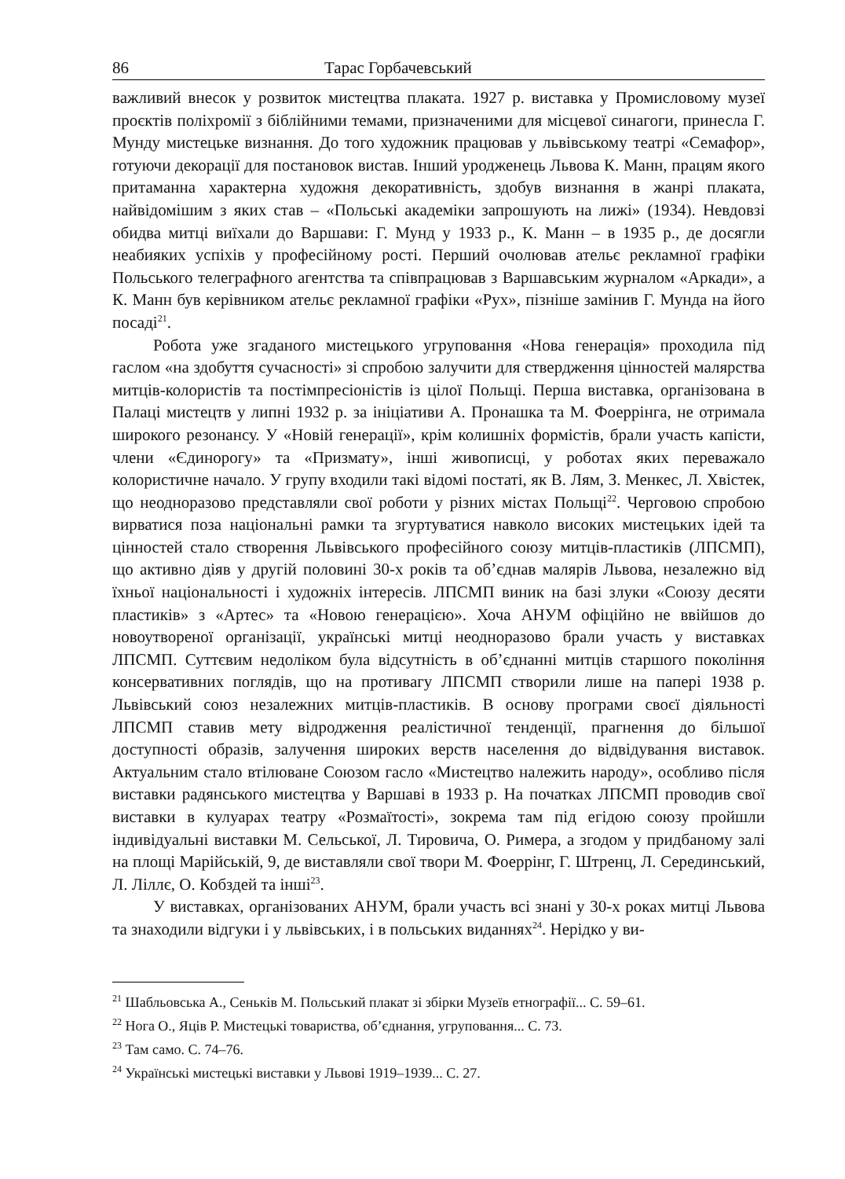86 Тарас Горбачевський
важливий внесок у розвиток мистецтва плаката. 1927 р. виставка у Промисловому музеї проєктів поліхромії з біблійними темами, призначеними для місцевої синагоги, принесла Г. Мунду мистецьке визнання. До того художник працював у львівському театрі «Семафор», готуючи декорації для постановок вистав. Інший уродженець Львова К. Манн, працям якого притаманна характерна художня декоративність, здобув визнання в жанрі плаката, найвідомішим з яких став – «Польські академіки запрошують на лижі» (1934). Невдовзі обидва митці виїхали до Варшави: Г. Мунд у 1933 р., К. Манн – в 1935 р., де досягли неабияких успіхів у професійному рості. Перший очолював ательє рекламної графіки Польського телеграфного агентства та співпрацював з Варшавським журналом «Аркади», а К. Манн був керівником ательє рекламної графіки «Рух», пізніше замінив Г. Мунда на його посаді<sup>21</sup>.
Робота уже згаданого мистецького угруповання «Нова генерація» проходила під гаслом «на здобуття сучасності» зі спробою залучити для ствердження цінностей малярства митців-колористів та постімпресіоністів із цілої Польщі. Перша виставка, організована в Палаці мистецтв у липні 1932 р. за ініціативи А. Пронашка та М. Фоеррінга, не отримала широкого резонансу. У «Новій генерації», крім колишніх формістів, брали участь капісти, члени «Єдинорогу» та «Призмату», інші живописці, у роботах яких переважало колористичне начало. У групу входили такі відомі постаті, як В. Лям, З. Менкес, Л. Хвістек, що неодноразово представляли свої роботи у різних містах Польщі<sup>22</sup>. Черговою спробою вирватися поза національні рамки та згуртуватися навколо високих мистецьких ідей та цінностей стало створення Львівського професійного союзу митців-пластиків (ЛПСМП), що активно діяв у другій половині 30-х років та об’єднав малярів Львова, незалежно від їхньої національності і художніх інтересів. ЛПСМП виник на базі злуки «Союзу десяти пластиків» з «Артес» та «Новою генерацією». Хоча АНУМ офіційно не ввійшов до новоутвореної організації, українські митці неодноразово брали участь у виставках ЛПСМП. Суттєвим недоліком була відсутність в об’єднанні митців старшого покоління консервативних поглядів, що на противагу ЛПСМП створили лише на папері 1938 р. Львівський союз незалежних митців-пластиків. В основу програми своєї діяльності ЛПСМП ставив мету відродження реалістичної тенденції, прагнення до більшої доступності образів, залучення широких верств населення до відвідування виставок. Актуальним стало втілюване Союзом гасло «Мистецтво належить народу», особливо після виставки радянського мистецтва у Варшаві в 1933 р. На початках ЛПСМП проводив свої виставки в кулуарах театру «Розмаїтості», зокрема там під егідою союзу пройшли індивідуальні виставки М. Сельської, Л. Тировича, О. Римера, а згодом у придбаному залі на площі Марійській, 9, де виставляли свої твори М. Фоеррінг, Г. Штренц, Л. Серединський, Л. Ліллє, О. Кобздей та інші<sup>23</sup>.
У виставках, організованих АНУМ, брали участь всі знані у 30-х роках митці Львова та знаходили відгуки і у львівських, і в польських виданнях<sup>24</sup>. Нерідко у ви-
<sup>21</sup> Шабльовська А., Сеньків М. Польський плакат зі збірки Музеїв етнографії... С. 59–61.
<sup>22</sup> Нога О., Яців Р. Мистецькі товариства, об’єднання, угруповання... С. 73.
<sup>23</sup> Там само. С. 74–76.
<sup>24</sup> Українські мистецькі виставки у Львові 1919–1939... С. 27.